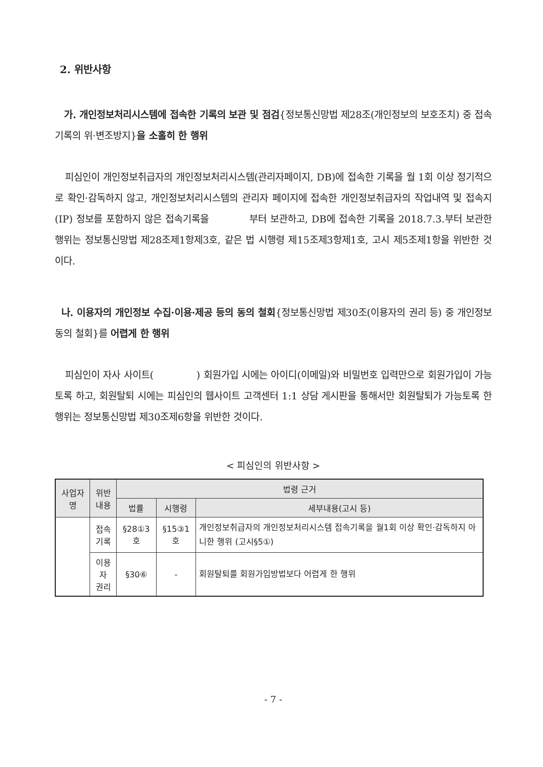2. 위반사항
가. 개인정보처리시스템에 접속한 기록의 보관 및 점검{정보통신망법 제28조(개인정보의 보호조치) 중 접속기록의 위·변조방지}을 소홀히 한 행위
피심인이 개인정보취급자의 개인정보처리시스템(관리자페이지, DB)에 접속한 기록을 월 1회 이상 정기적으로 확인·감독하지 않고, 개인정보처리시스템의 관리자 페이지에 접속한 개인정보취급자의 작업내역 및 접속지(IP) 정보를 포함하지 않은 접속기록을 부터 보관하고, DB에 접속한 기록을 2018.7.3.부터 보관한 행위는 정보통신망법 제28조제1항제3호, 같은 법 시행령 제15조제3항제1호, 고시 제5조제1항을 위반한 것이다.
나. 이용자의 개인정보 수집·이용·제공 등의 동의 철회{정보통신망법 제30조(이용자의 권리 등) 중 개인정보 동의 철회}를 어렵게 한 행위
피심인이 자사 사이트( ) 회원가입 시에는 아이디(이메일)와 비밀번호 입력만으로 회원가입이 가능토록 하고, 회원탈퇴 시에는 피심인의 웹사이트 고객센터 1:1 상담 게시판을 통해서만 회원탈퇴가 가능토록 한 행위는 정보통신망법 제30조제6항을 위반한 것이다.
< 피심인의 위반사항 >
| 사업자 명 | 위반 내용 | 법령 근거 | | |
| --- | --- | --- | --- | --- |
| | | 법률 | 시행령 | 세부내용(고시 등) |
| | 접속 기록 | §28①3호 | §15③1호 | 개인정보취급자의 개인정보처리시스템 접속기록을 월1회 이상 확인·감독하지 아니한 행위 (고시§5①) |
| | 이용자 권리 | §30⑥ | - | 회원탈퇴를 회원가입방법보다 어렵게 한 행위 |
- 7 -